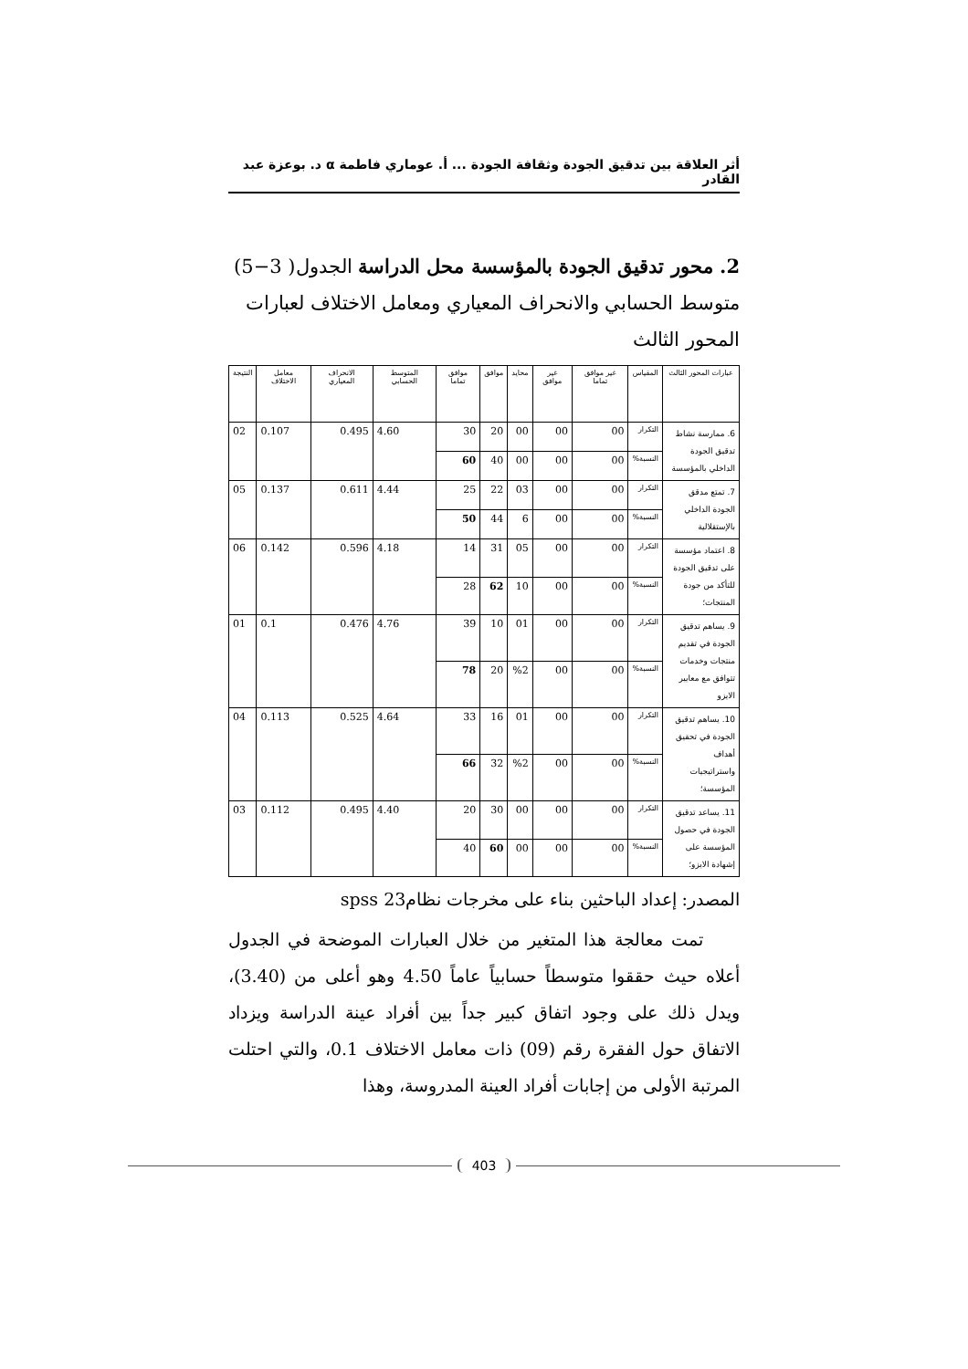أثر العلاقة بين تدقيق الجودة وثقافة الجودة ... أ. عوماري فاطمة α د. بوعزة عبد القادر
2. محور تدقيق الجودة بالمؤسسة محل الدراسة الجدول( 3−5) متوسط الحسابي والانحراف المعياري ومعامل الاختلاف لعبارات المحور الثالث
| عبارات المحور الثالث | المقياس | غير موافق تماما | غير موافق | محايد | موافق | موافق تماما | المتوسط الحسابي | الانحراف المعياري | معامل الاختلاف | النتيجة |
| --- | --- | --- | --- | --- | --- | --- | --- | --- | --- | --- |
| 6. ممارسة نشاط تدقيق الجودة الداخلي بالمؤسسة | التكرار | 00 | 00 | 00 | 20 | 30 | 4.60 | 0.495 | 0.107 | 02 |
| | النسبة% | 00 | 00 | 00 | 40 | 60 | | | | |
| 7. تمتع مدقق الجودة الداخلي بالإستقلالية | التكرار | 00 | 00 | 03 | 22 | 25 | 4.44 | 0.611 | 0.137 | 05 |
| | النسبة% | 00 | 00 | 6 | 44 | 50 | | | | |
| 8. اعتماد مؤسسة على تدقيق الجودة للتأكد من جودة المنتجات؛ | التكرار | 00 | 00 | 05 | 31 | 14 | 4.18 | 0.596 | 0.142 | 06 |
| | النسبة% | 00 | 00 | 10 | 62 | 28 | | | | |
| 9. يساهم تدقيق الجودة في تقديم منتجات وخدمات تتوافق مع معايير الايزو | التكرار | 00 | 00 | 01 | 10 | 39 | 4.76 | 0.476 | 0.1 | 01 |
| | النسبة% | 00 | 00 | %2 | 20 | 78 | | | | |
| 10. يساهم تدقيق الجودة في تحقيق أهداف واستراتيجيات المؤسسة؛ | التكرار | 00 | 00 | 01 | 16 | 33 | 4.64 | 0.525 | 0.113 | 04 |
| | النسبة% | 00 | 00 | %2 | 32 | 66 | | | | |
| 11. يساعد تدقيق الجودة في حصول المؤسسة على إشهادة الايزو؛ | التكرار | 00 | 00 | 00 | 30 | 20 | 4.40 | 0.495 | 0.112 | 03 |
| | النسبة% | 00 | 00 | 00 | 60 | 40 | | | | |
المصدر: إعداد الباحثين بناء على مخرجات نظام23 spss
تمت معالجة هذا المتغير من خلال العبارات الموضحة في الجدول أعلاه حيث حققوا متوسطاً حسابياً عاماً 4.50 وهو أعلى من (3.40)، ويدل ذلك على وجود اتفاق كبير جداً بين أفراد عينة الدراسة ويزداد الاتفاق حول الفقرة رقم (09) ذات معامل الاختلاف 0.1، والتي احتلت المرتبة الأولى من إجابات أفراد العينة المدروسة، وهذا
403